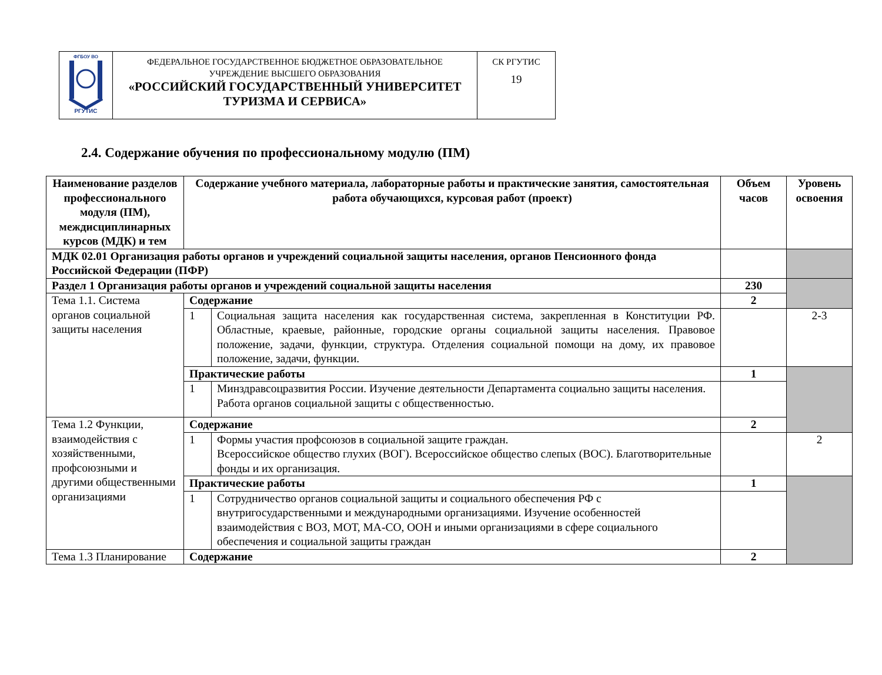| ФГБОУ ВО РГУТИС | ФЕДЕРАЛЬНОЕ ГОСУДАРСТВЕННОЕ БЮДЖЕТНОЕ ОБРАЗОВАТЕЛЬНОЕ УЧРЕЖДЕНИЕ ВЫСШЕГО ОБРАЗОВАНИЯ «РОССИЙСКИЙ ГОСУДАРСТВЕННЫЙ УНИВЕРСИТЕТ ТУРИЗМА И СЕРВИСА» | СК РГУТИС 19 |
2.4. Содержание обучения по профессиональному модулю (ПМ)
| Наименование разделов профессионального модуля (ПМ), междисциплинарных курсов (МДК) и тем | Содержание учебного материала, лабораторные работы и практические занятия, самостоятельная работа обучающихся, курсовая работ (проект) | | Объем часов | Уровень освоения |
| --- | --- | --- | --- | --- |
| МДК 02.01 Организация работы органов и учреждений социальной защиты населения, органов Пенсионного фонда Российской Федерации (ПФР) | | | | |
| Раздел 1 Организация работы органов и учреждений социальной защиты населения | | | 230 | |
| Тема 1.1. Система органов социальной защиты населения | Содержание | | 2 | |
| | 1 | Социальная защита населения как государственная система, закрепленная в Конституции РФ. Областные, краевые, районные, городские органы социальной защиты населения. Правовое положение, задачи, функции, структура. Отделения социальной помощи на дому, их правовое положение, задачи, функции. | | 2-3 |
| | Практические работы | | 1 | |
| | 1 | Минздравсоцразвития России. Изучение деятельности Департамента социально защиты населения. Работа органов социальной защиты с общественностью. | | |
| Тема 1.2 Функции, взаимодействия с хозяйственными, профсоюзными и другими общественными организациями | Содержание | | 2 | |
| | 1 | Формы участия профсоюзов в социальной защите граждан. Всероссийское общество глухих (ВОГ). Всероссийское общество слепых (ВОС). Благотворительные фонды и их организация. | | 2 |
| | Практические работы | | 1 | |
| | 1 | Сотрудничество органов социальной защиты и социального обеспечения РФ с внутригосударственными и международными организациями. Изучение особенностей взаимодействия с ВОЗ, МОТ, МА-СО, ООН и иными организациями в сфере социального обеспечения и социальной защиты граждан | | |
| Тема 1.3 Планирование | Содержание | | 2 | |